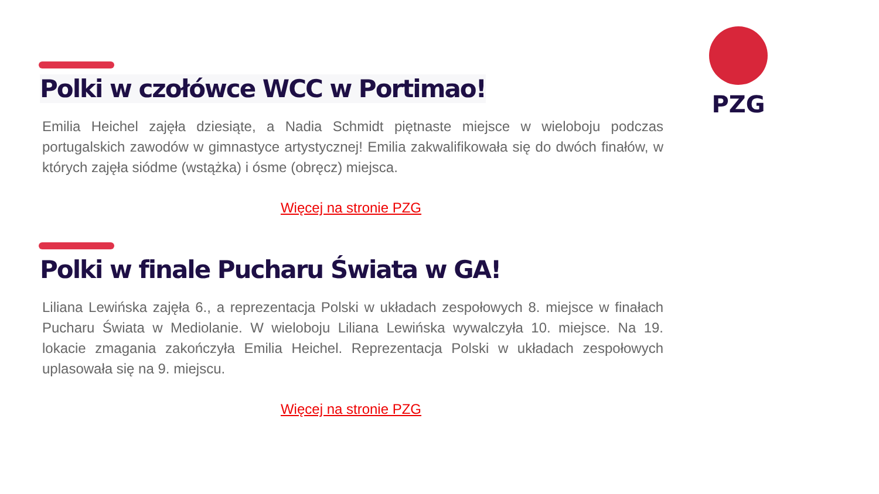PZG
Polki w czołówce WCC w Portimao!
Emilia Heichel zajęła dziesiąte, a Nadia Schmidt piętnaste miejsce w wieloboju podczas portugalskich zawodów w gimnastyce artystycznej! Emilia zakwalifikowała się do dwóch finałów, w których zajęła siódme (wstążka) i ósme (obręcz) miejsca.
Więcej na stronie PZG
Polki w finale Pucharu Świata w GA!
Liliana Lewińska zajęła 6., a reprezentacja Polski w układach zespołowych 8. miejsce w finałach Pucharu Świata w Mediolanie. W wieloboju Liliana Lewińska wywalczyła 10. miejsce. Na 19. lokacie zmagania zakończyła Emilia Heichel. Reprezentacja Polski w układach zespołowych uplasowała się na 9. miejscu.
Więcej na stronie PZG